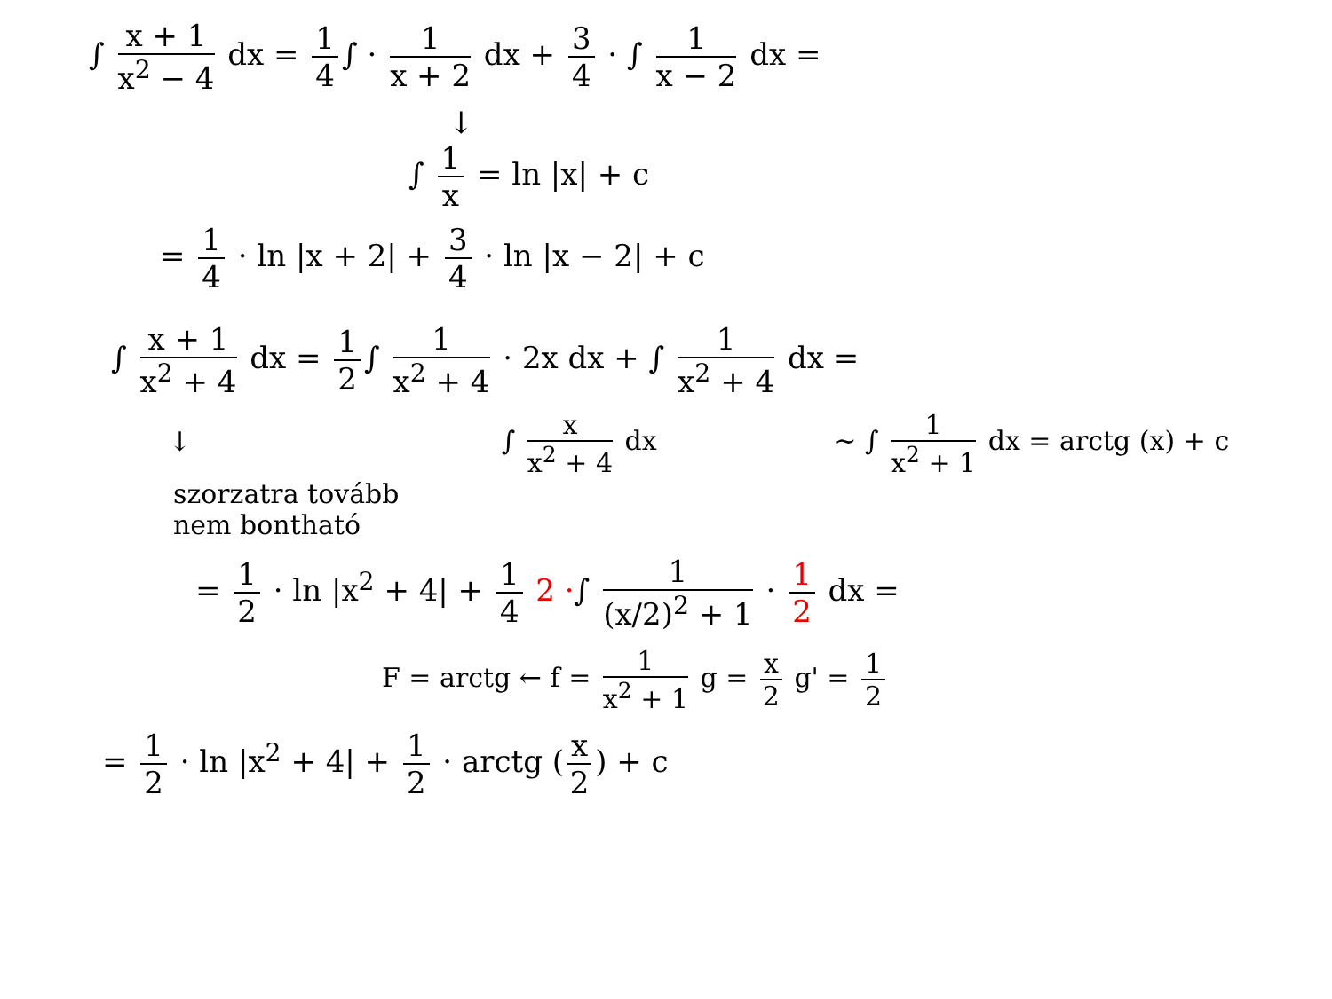∫ x + 1 x<sup>2</sup> − 4 dx = 1 4 ∫ · 1 x + 2 dx + 3 4 · ∫ 1 x − 2 dx =
↓
∫ 1 x = ln |x| + c
= 1 4 · ln |x + 2| + 3 4 · ln |x − 2| + c
∫ x + 1 x<sup>2</sup> + 4 dx = 1 2 ∫ 1 x<sup>2</sup> + 4 · 2x dx + ∫ 1 x<sup>2</sup> + 4 dx =
↓ ∫ x x<sup>2</sup> + 4 dx ∼ ∫ 1 x<sup>2</sup> + 1 dx = arctg (x) + c
szorzatra tovább
nem bontható
= 1 2 · ln |x<sup>2</sup> + 4| + 1 4 2 ·∫ 1 (x/2)<sup>2</sup> + 1 · 1 2 dx =
F = arctg ← f = 1 x<sup>2</sup> + 1 g = x 2 g' = 1 2
= 1 2 · ln |x<sup>2</sup> + 4| + 1 2 · arctg (x 2) + c